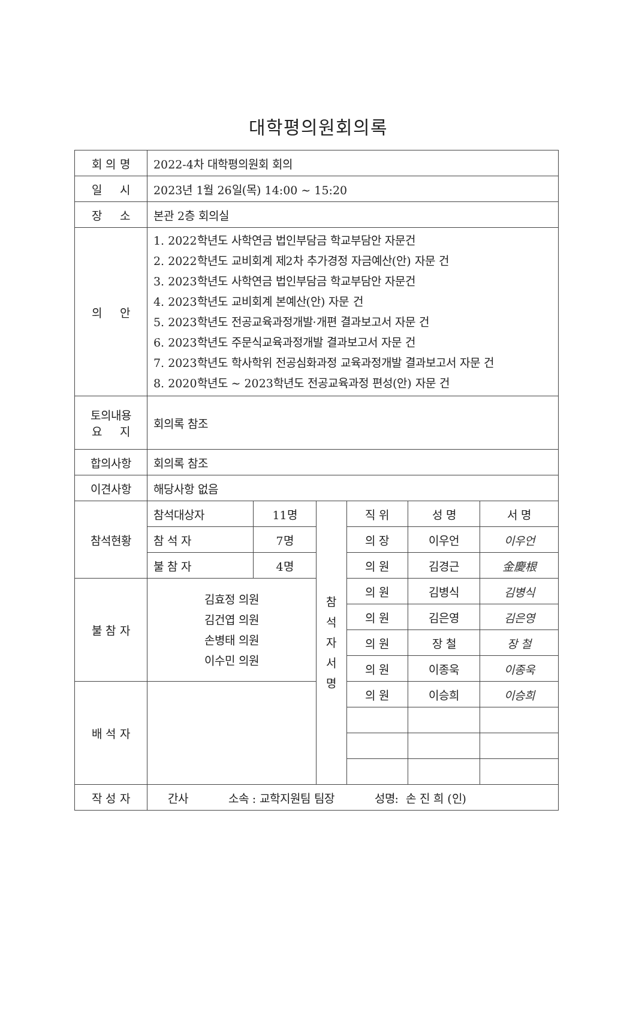대학평의원회의록
| 회 의 명 | 2022-4차 대학평의원회 회의 | | | | | |
| 일 시 | 2023년 1월 26일(목) 14:00 ~ 15:20 | | | | | |
| 장 소 | 본관 2층 회의실 | | | | | |
| 의 안 | 1. 2022학년도 사학연금 법인부담금 학교부담안 자문건 2. 2022학년도 교비회계 제2차 추가경정 자금예산(안) 자문 건 3. 2023학년도 사학연금 법인부담금 학교부담안 자문건 4. 2023학년도 교비회계 본예산(안) 자문 건 5. 2023학년도 전공교육과정개발·개편 결과보고서 자문 건 6. 2023학년도 주문식교육과정개발 결과보고서 자문 건 7. 2023학년도 학사학위 전공심화과정 교육과정개발 결과보고서 자문 건 8. 2020학년도 ~ 2023학년도 전공교육과정 편성(안) 자문 건 | | | | | |
| 토의내용 요 지 | 회의록 참조 | | | | | |
| 합의사항 | 회의록 참조 | | | | | |
| 이견사항 | 해당사항 없음 | | | | | |
| 참석현황 | 참석대상자 | 11명 | 참 석 자 서 명 | 직 위 | 성 명 | 서 명 |
| | 참 석 자 | 7명 | | 의 장 | 이우언 | 이우언 |
| | 불 참 자 | 4명 | | 의 원 | 김경근 | 金慶根 |
| 불 참 자 | 김효정 의원 김건엽 의원 손병태 의원 이수민 의원 | | | 의 원 | 김병식 | 김병식 |
| | | | | 의 원 | 김은영 | 김은영 |
| | | | | 의 원 | 장 철 | 장 철 |
| | | | | 의 원 | 이종욱 | 이종욱 |
| 배 석 자 | | | | 의 원 | 이승희 | 이승희 |
| 작 성 자 | 간사 소속 : 교학지원팀 팀장 성명: 손 진 희 (인) | | | | | |